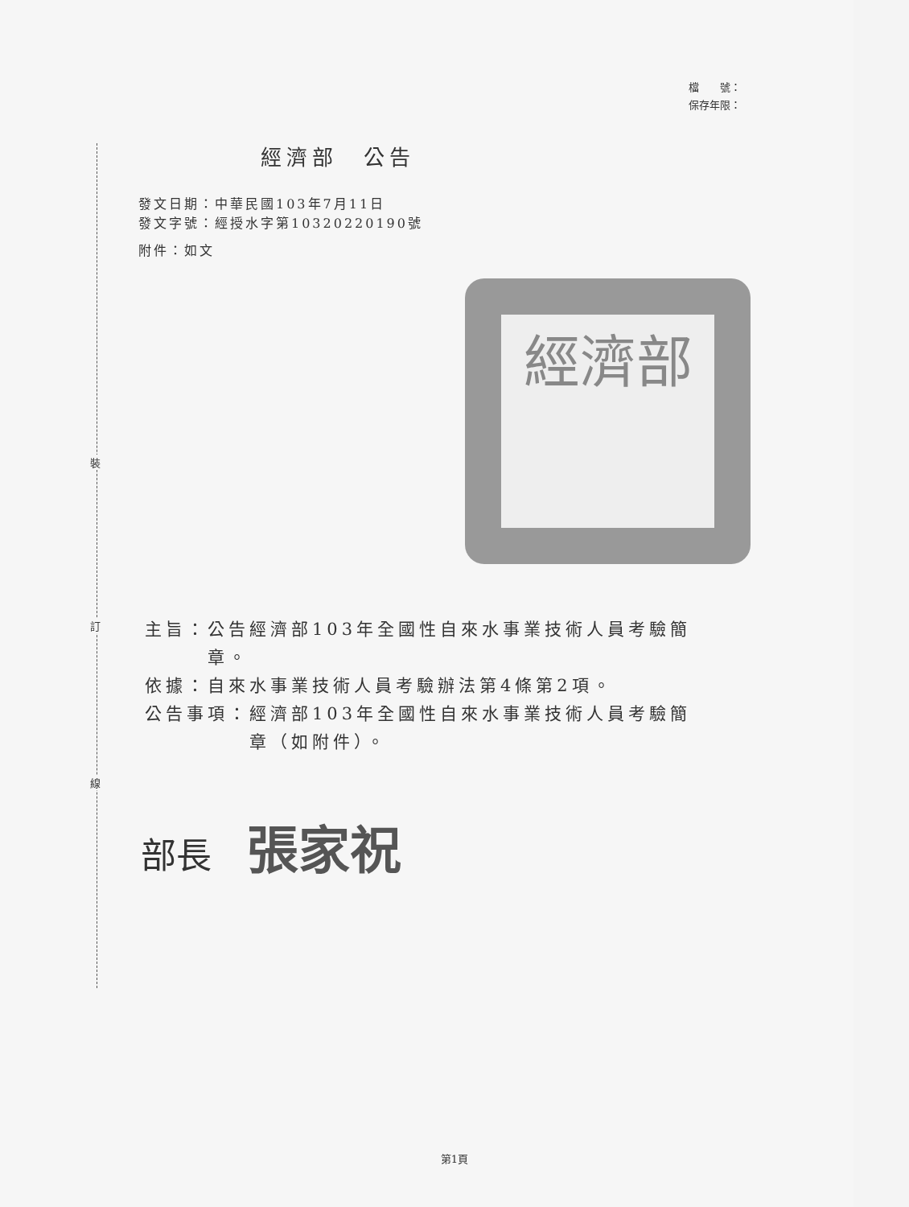裝
訂
線
檔　　號：
保存年限：
經濟部　公告
發文日期：中華民國103年7月11日
發文字號：經授水字第10320220190號
附件：如文
經濟部
主旨：公告經濟部103年全國性自來水事業技術人員考驗簡
　　　章。
依據：自來水事業技術人員考驗辦法第4條第2項。
公告事項：經濟部103年全國性自來水事業技術人員考驗簡
　　　　　章（如附件）。
部長 張家祝
第1頁